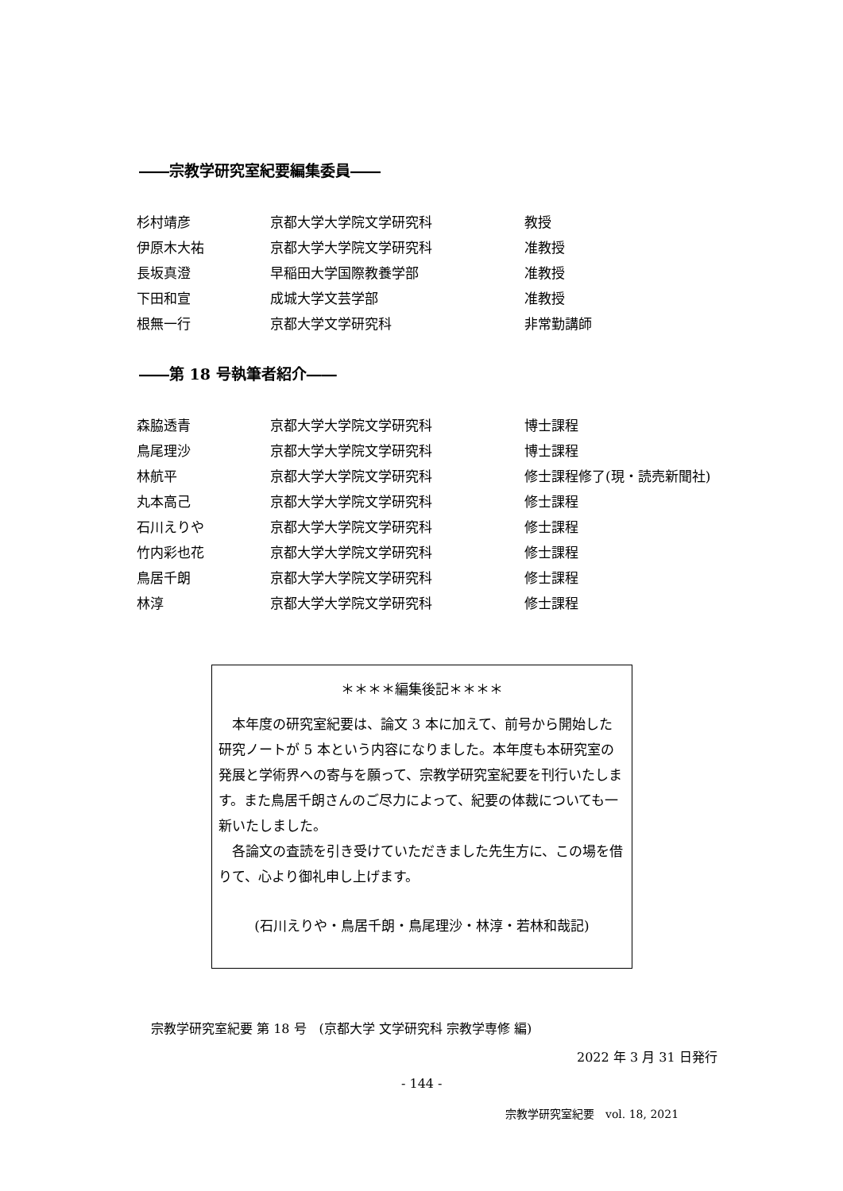――宗教学研究室紀要編集委員――
| 杉村靖彦 | 京都大学大学院文学研究科 | 教授 |
| 伊原木大祐 | 京都大学大学院文学研究科 | 准教授 |
| 長坂真澄 | 早稲田大学国際教養学部 | 准教授 |
| 下田和宣 | 成城大学文芸学部 | 准教授 |
| 根無一行 | 京都大学文学研究科 | 非常勤講師 |
――第 18 号執筆者紹介――
| 森脇透青 | 京都大学大学院文学研究科 | 博士課程 |
| 鳥尾理沙 | 京都大学大学院文学研究科 | 博士課程 |
| 林航平 | 京都大学大学院文学研究科 | 修士課程修了(現・読売新聞社) |
| 丸本高己 | 京都大学大学院文学研究科 | 修士課程 |
| 石川えりや | 京都大学大学院文学研究科 | 修士課程 |
| 竹内彩也花 | 京都大学大学院文学研究科 | 修士課程 |
| 鳥居千朗 | 京都大学大学院文学研究科 | 修士課程 |
| 林淳 | 京都大学大学院文学研究科 | 修士課程 |
＊＊＊＊編集後記＊＊＊＊
　本年度の研究室紀要は、論文 3 本に加えて、前号から開始した研究ノートが 5 本という内容になりました。本年度も本研究室の発展と学術界への寄与を願って、宗教学研究室紀要を刊行いたします。また鳥居千朗さんのご尽力によって、紀要の体裁についても一新いたしました。
　各論文の査読を引き受けていただきました先生方に、この場を借りて、心より御礼申し上げます。
(石川えりや・鳥居千朗・鳥尾理沙・林淳・若林和哉記)
宗教学研究室紀要 第 18 号　(京都大学 文学研究科 宗教学専修 編)
2022 年 3 月 31 日発行
- 144 -
宗教学研究室紀要　vol. 18, 2021